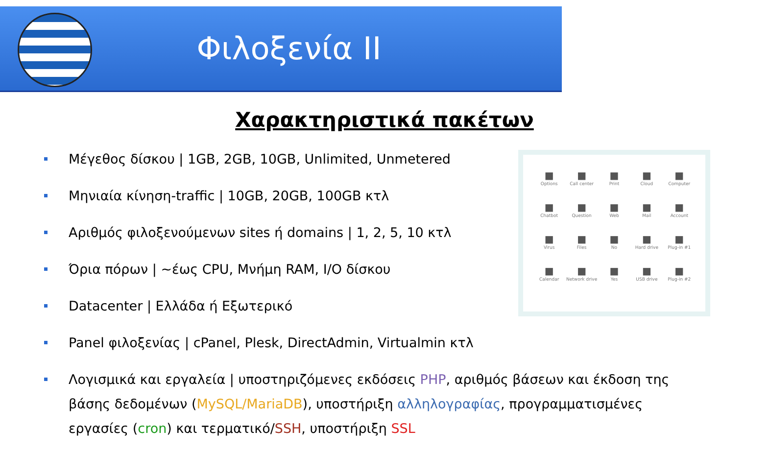Φιλοξενία II
Χαρακτηριστικά πακέτων
Μέγεθος δίσκου | 1GB, 2GB, 10GB, Unlimited, Unmetered
Μηνιαία κίνηση-traffic | 10GB, 20GB, 100GB κτλ
Αριθμός φιλοξενούμενων sites ή domains | 1, 2, 5, 10 κτλ
Όρια πόρων | ~έως CPU, Μνήμη RAM, I/O δίσκου
Datacenter | Ελλάδα ή Εξωτερικό
Panel φιλοξενίας | cPanel, Plesk, DirectAdmin, Virtualmin κτλ
Λογισμικά και εργαλεία | υποστηριζόμενες εκδόσεις PHP, αριθμός βάσεων και έκδοση της βάσης δεδομένων (MySQL/MariaDB), υποστήριξη αλληλογραφίας, προγραμματισμένες εργασίες (cron) και τερματικό/SSH, υποστήριξη SSL
Options
Call center
Print
Cloud
Computer
Chatbot
Question
Web
Mail
Account
Virus
Files
No
Hard drive
Plug-in #1
Calendar
Network drive
Yes
USB drive
Plug-in #2